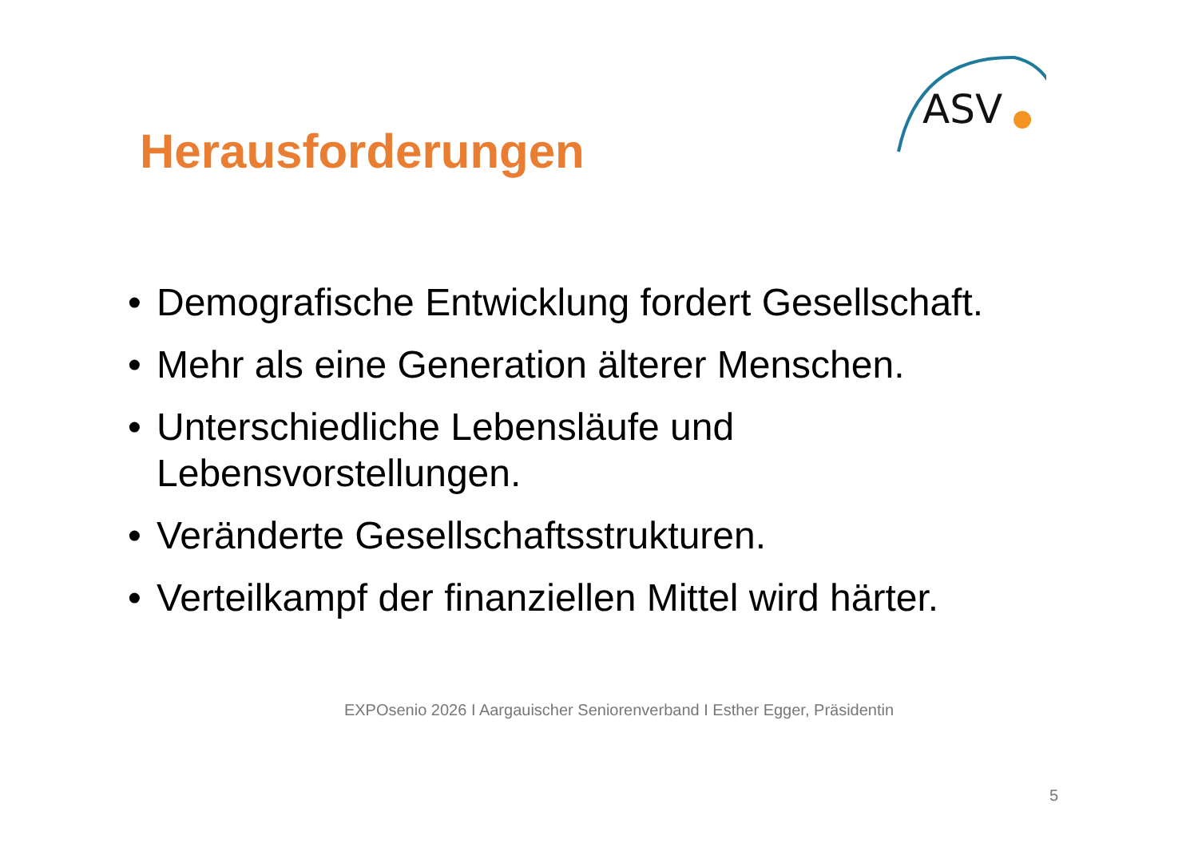Herausforderungen
ASV
• Demografische Entwicklung fordert Gesellschaft.
• Mehr als eine Generation älterer Menschen.
• Unterschiedliche Lebensläufe und Lebensvorstellungen.
• Veränderte Gesellschaftsstrukturen.
• Verteilkampf der finanziellen Mittel wird härter.
EXPOsenio 2026 I Aargauischer Seniorenverband I Esther Egger, Präsidentin
5